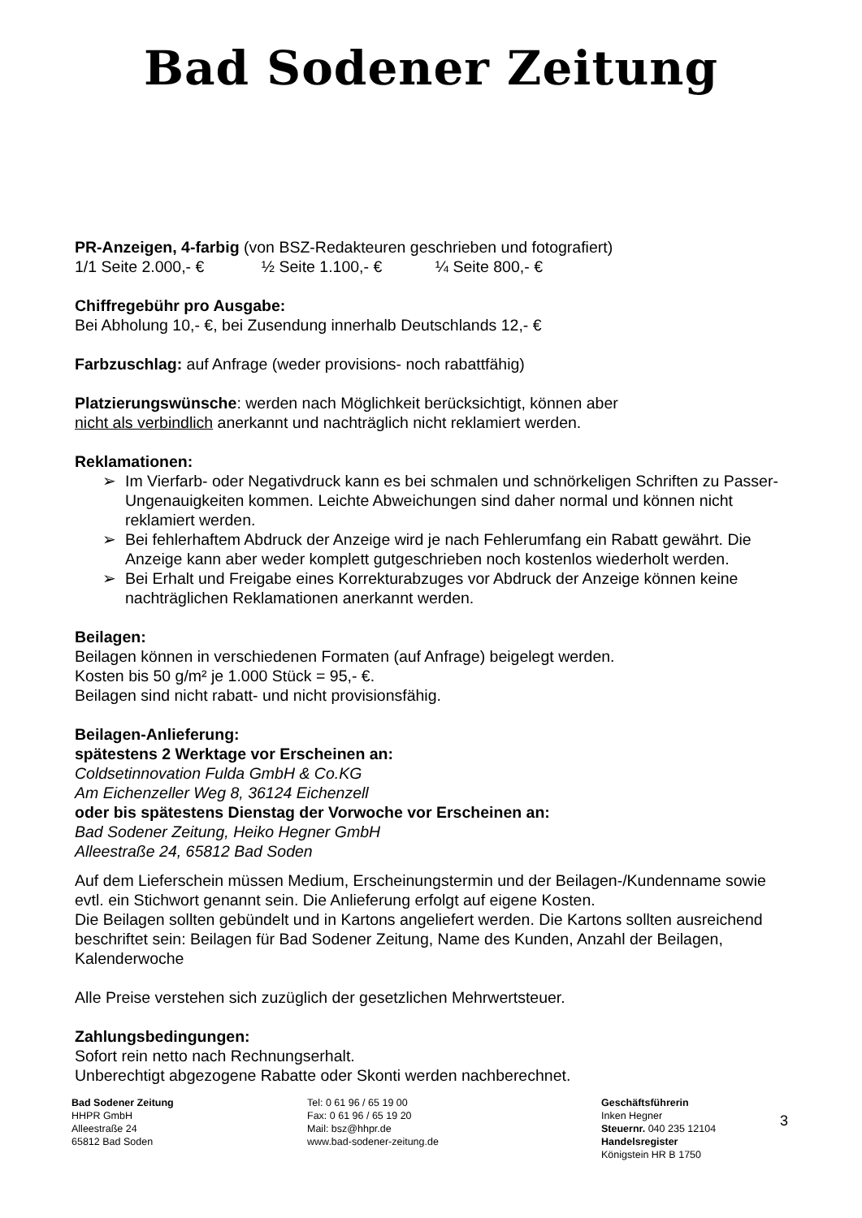Bad Sodener Zeitung
PR-Anzeigen, 4-farbig (von BSZ-Redakteuren geschrieben und fotografiert)
1/1 Seite 2.000,- € ½ Seite 1.100,- € ¼ Seite 800,- €
Chiffregebühr pro Ausgabe:
Bei Abholung 10,- €, bei Zusendung innerhalb Deutschlands 12,- €
Farbzuschlag: auf Anfrage (weder provisions- noch rabattfähig)
Platzierungswünsche: werden nach Möglichkeit berücksichtigt, können aber
nicht als verbindlich anerkannt und nachträglich nicht reklamiert werden.
Reklamationen:
➢ Im Vierfarb- oder Negativdruck kann es bei schmalen und schnörkeligen Schriften zu Passer-Ungenauigkeiten kommen. Leichte Abweichungen sind daher normal und können nicht reklamiert werden.
➢ Bei fehlerhaftem Abdruck der Anzeige wird je nach Fehlerumfang ein Rabatt gewährt. Die Anzeige kann aber weder komplett gutgeschrieben noch kostenlos wiederholt werden.
➢ Bei Erhalt und Freigabe eines Korrekturabzuges vor Abdruck der Anzeige können keine nachträglichen Reklamationen anerkannt werden.
Beilagen:
Beilagen können in verschiedenen Formaten (auf Anfrage) beigelegt werden.
Kosten bis 50 g/m² je 1.000 Stück = 95,- €.
Beilagen sind nicht rabatt- und nicht provisionsfähig.
Beilagen-Anlieferung:
spätestens 2 Werktage vor Erscheinen an:
Coldsetinnovation Fulda GmbH & Co.KG
Am Eichenzeller Weg 8, 36124 Eichenzell
oder bis spätestens Dienstag der Vorwoche vor Erscheinen an:
Bad Sodener Zeitung, Heiko Hegner GmbH
Alleestraße 24, 65812 Bad Soden
Auf dem Lieferschein müssen Medium, Erscheinungstermin und der Beilagen-/Kundenname sowie evtl. ein Stichwort genannt sein. Die Anlieferung erfolgt auf eigene Kosten.
Die Beilagen sollten gebündelt und in Kartons angeliefert werden. Die Kartons sollten ausreichend beschriftet sein: Beilagen für Bad Sodener Zeitung, Name des Kunden, Anzahl der Beilagen, Kalenderwoche
Alle Preise verstehen sich zuzüglich der gesetzlichen Mehrwertsteuer.
Zahlungsbedingungen:
Sofort rein netto nach Rechnungserhalt.
Unberechtigt abgezogene Rabatte oder Skonti werden nachberechnet.
Bad Sodener Zeitung
HHPR GmbH
Alleestraße 24
65812 Bad Soden
Tel: 0 61 96 / 65 19 00
Fax: 0 61 96 / 65 19 20
Mail: bsz@hhpr.de
www.bad-sodener-zeitung.de
Geschäftsführerin
Inken Hegner
Steuernr. 040 235 12104
Handelsregister
Königstein HR B 1750
3